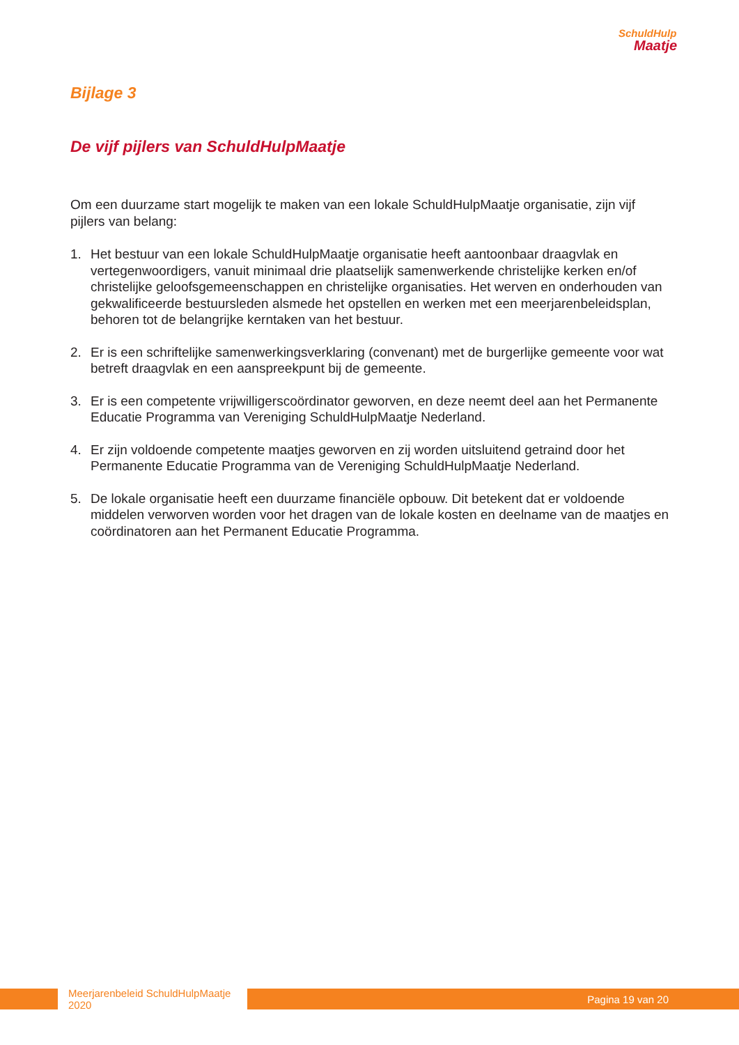SchuldHulp
Maatje
Bijlage 3
De vijf pijlers van SchuldHulpMaatje
Om een duurzame start mogelijk te maken van een lokale SchuldHulpMaatje organisatie, zijn vijf pijlers van belang:
1. Het bestuur van een lokale SchuldHulpMaatje organisatie heeft aantoonbaar draagvlak en vertegenwoordigers, vanuit minimaal drie plaatselijk samenwerkende christelijke kerken en/of christelijke geloofsgemeenschappen en christelijke organisaties. Het werven en onderhouden van gekwalificeerde bestuursleden alsmede het opstellen en werken met een meerjarenbeleidsplan, behoren tot de belangrijke kerntaken van het bestuur.
2. Er is een schriftelijke samenwerkingsverklaring (convenant) met de burgerlijke gemeente voor wat betreft draagvlak en een aanspreekpunt bij de gemeente.
3. Er is een competente vrijwilligerscoördinator geworven, en deze neemt deel aan het Permanente Educatie Programma van Vereniging SchuldHulpMaatje Nederland.
4. Er zijn voldoende competente maatjes geworven en zij worden uitsluitend getraind door het Permanente Educatie Programma van de Vereniging SchuldHulpMaatje Nederland.
5. De lokale organisatie heeft een duurzame financiële opbouw. Dit betekent dat er voldoende middelen verworven worden voor het dragen van de lokale kosten en deelname van de maatjes en coördinatoren aan het Permanent Educatie Programma.
Meerjarenbeleid SchuldHulpMaatje 2020
Pagina 19 van 20